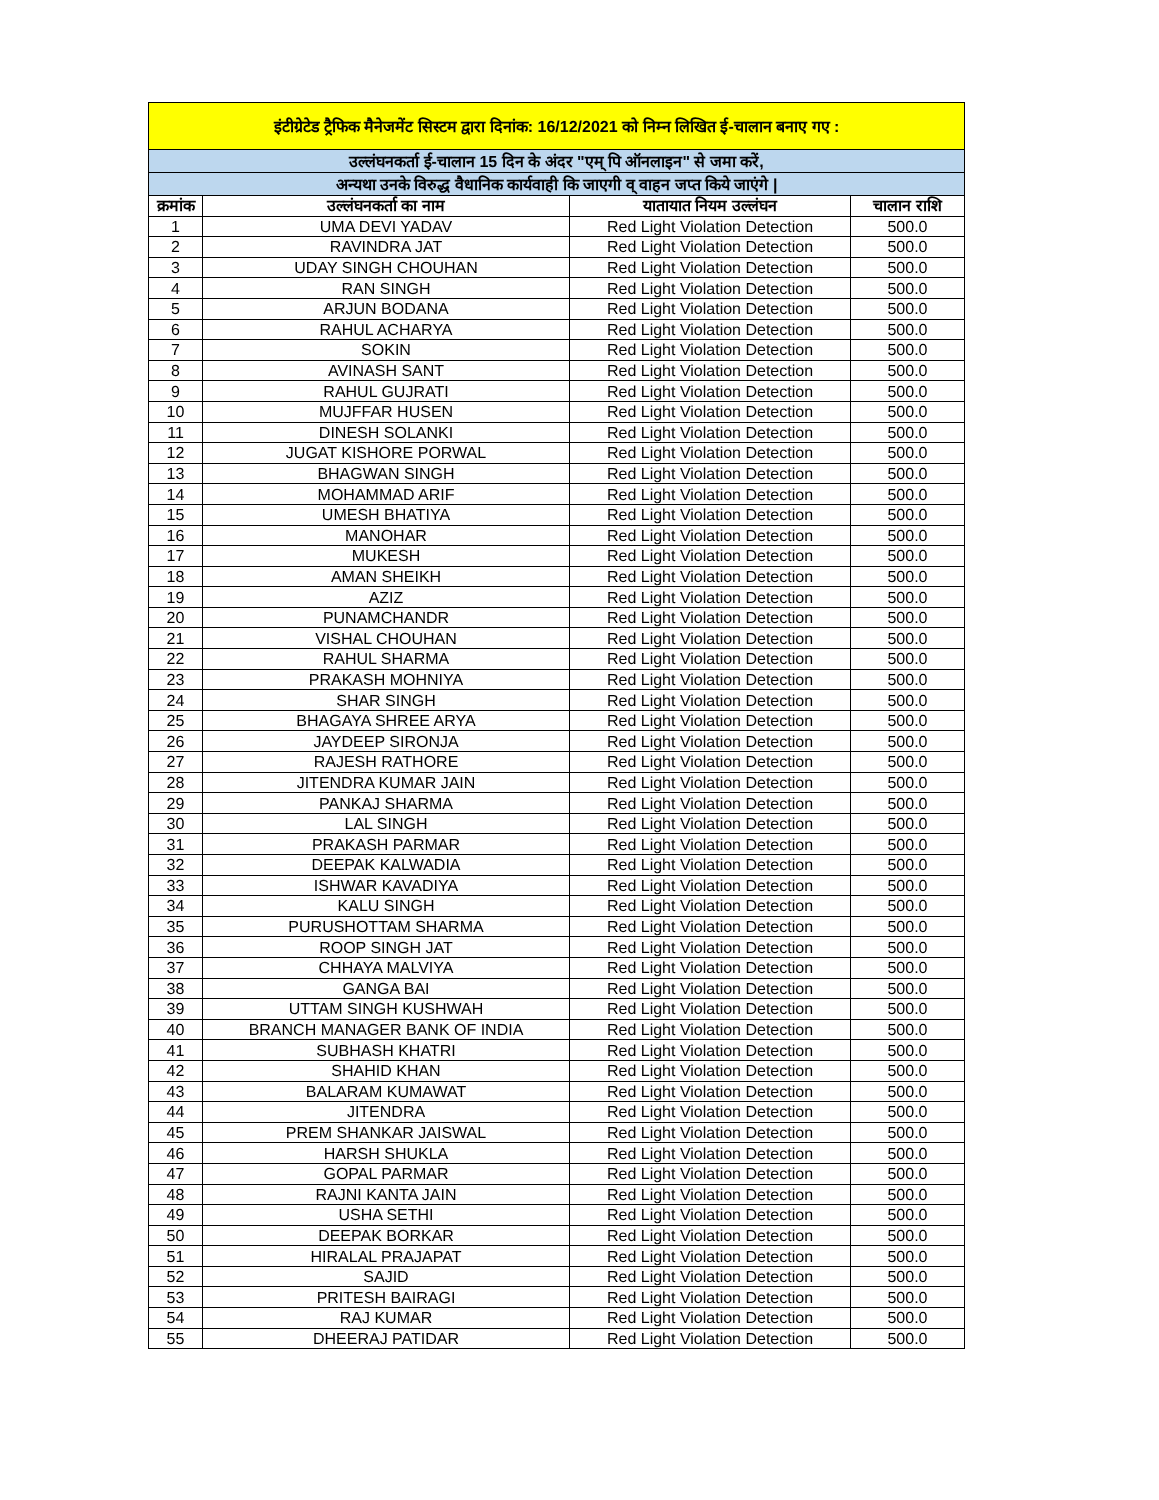| इंटीग्रेटेड ट्रैफिक मैनेजमेंट सिस्टम द्वारा दिनांक: 16/12/2021 को निम्न लिखित ई-चालान बनाए गए : | | | |
| उल्लंघनकर्ता ई-चालान 15 दिन के अंदर "एम् पि ऑनलाइन" से जमा करें, | | | |
| अन्यथा उनके विरुद्ध वैधानिक कार्यवाही कि जाएगी व् वाहन जप्त किये जाएंगे / | | | |
| क्रमांक | उल्लंघनकर्ता का नाम | यातायात नियम उल्लंघन | चालान राशि |
| 1 | UMA DEVI YADAV | Red Light Violation Detection | 500.0 |
| 2 | RAVINDRA JAT | Red Light Violation Detection | 500.0 |
| 3 | UDAY SINGH CHOUHAN | Red Light Violation Detection | 500.0 |
| 4 | RAN SINGH | Red Light Violation Detection | 500.0 |
| 5 | ARJUN BODANA | Red Light Violation Detection | 500.0 |
| 6 | RAHUL ACHARYA | Red Light Violation Detection | 500.0 |
| 7 | SOKIN | Red Light Violation Detection | 500.0 |
| 8 | AVINASH SANT | Red Light Violation Detection | 500.0 |
| 9 | RAHUL GUJRATI | Red Light Violation Detection | 500.0 |
| 10 | MUJFFAR HUSEN | Red Light Violation Detection | 500.0 |
| 11 | DINESH SOLANKI | Red Light Violation Detection | 500.0 |
| 12 | JUGAT KISHORE PORWAL | Red Light Violation Detection | 500.0 |
| 13 | BHAGWAN SINGH | Red Light Violation Detection | 500.0 |
| 14 | MOHAMMAD ARIF | Red Light Violation Detection | 500.0 |
| 15 | UMESH BHATIYA | Red Light Violation Detection | 500.0 |
| 16 | MANOHAR | Red Light Violation Detection | 500.0 |
| 17 | MUKESH | Red Light Violation Detection | 500.0 |
| 18 | AMAN SHEIKH | Red Light Violation Detection | 500.0 |
| 19 | AZIZ | Red Light Violation Detection | 500.0 |
| 20 | PUNAMCHANDR | Red Light Violation Detection | 500.0 |
| 21 | VISHAL CHOUHAN | Red Light Violation Detection | 500.0 |
| 22 | RAHUL SHARMA | Red Light Violation Detection | 500.0 |
| 23 | PRAKASH MOHNIYA | Red Light Violation Detection | 500.0 |
| 24 | SHAR SINGH | Red Light Violation Detection | 500.0 |
| 25 | BHAGAYA SHREE ARYA | Red Light Violation Detection | 500.0 |
| 26 | JAYDEEP SIRONJA | Red Light Violation Detection | 500.0 |
| 27 | RAJESH RATHORE | Red Light Violation Detection | 500.0 |
| 28 | JITENDRA KUMAR JAIN | Red Light Violation Detection | 500.0 |
| 29 | PANKAJ SHARMA | Red Light Violation Detection | 500.0 |
| 30 | LAL SINGH | Red Light Violation Detection | 500.0 |
| 31 | PRAKASH PARMAR | Red Light Violation Detection | 500.0 |
| 32 | DEEPAK KALWADIA | Red Light Violation Detection | 500.0 |
| 33 | ISHWAR KAVADIYA | Red Light Violation Detection | 500.0 |
| 34 | KALU SINGH | Red Light Violation Detection | 500.0 |
| 35 | PURUSHOTTAM SHARMA | Red Light Violation Detection | 500.0 |
| 36 | ROOP SINGH JAT | Red Light Violation Detection | 500.0 |
| 37 | CHHAYA MALVIYA | Red Light Violation Detection | 500.0 |
| 38 | GANGA BAI | Red Light Violation Detection | 500.0 |
| 39 | UTTAM SINGH KUSHWAH | Red Light Violation Detection | 500.0 |
| 40 | BRANCH MANAGER BANK OF INDIA | Red Light Violation Detection | 500.0 |
| 41 | SUBHASH KHATRI | Red Light Violation Detection | 500.0 |
| 42 | SHAHID KHAN | Red Light Violation Detection | 500.0 |
| 43 | BALARAM KUMAWAT | Red Light Violation Detection | 500.0 |
| 44 | JITENDRA | Red Light Violation Detection | 500.0 |
| 45 | PREM SHANKAR JAISWAL | Red Light Violation Detection | 500.0 |
| 46 | HARSH SHUKLA | Red Light Violation Detection | 500.0 |
| 47 | GOPAL PARMAR | Red Light Violation Detection | 500.0 |
| 48 | RAJNI KANTA JAIN | Red Light Violation Detection | 500.0 |
| 49 | USHA SETHI | Red Light Violation Detection | 500.0 |
| 50 | DEEPAK BORKAR | Red Light Violation Detection | 500.0 |
| 51 | HIRALAL PRAJAPAT | Red Light Violation Detection | 500.0 |
| 52 | SAJID | Red Light Violation Detection | 500.0 |
| 53 | PRITESH BAIRAGI | Red Light Violation Detection | 500.0 |
| 54 | RAJ KUMAR | Red Light Violation Detection | 500.0 |
| 55 | DHEERAJ PATIDAR | Red Light Violation Detection | 500.0 |